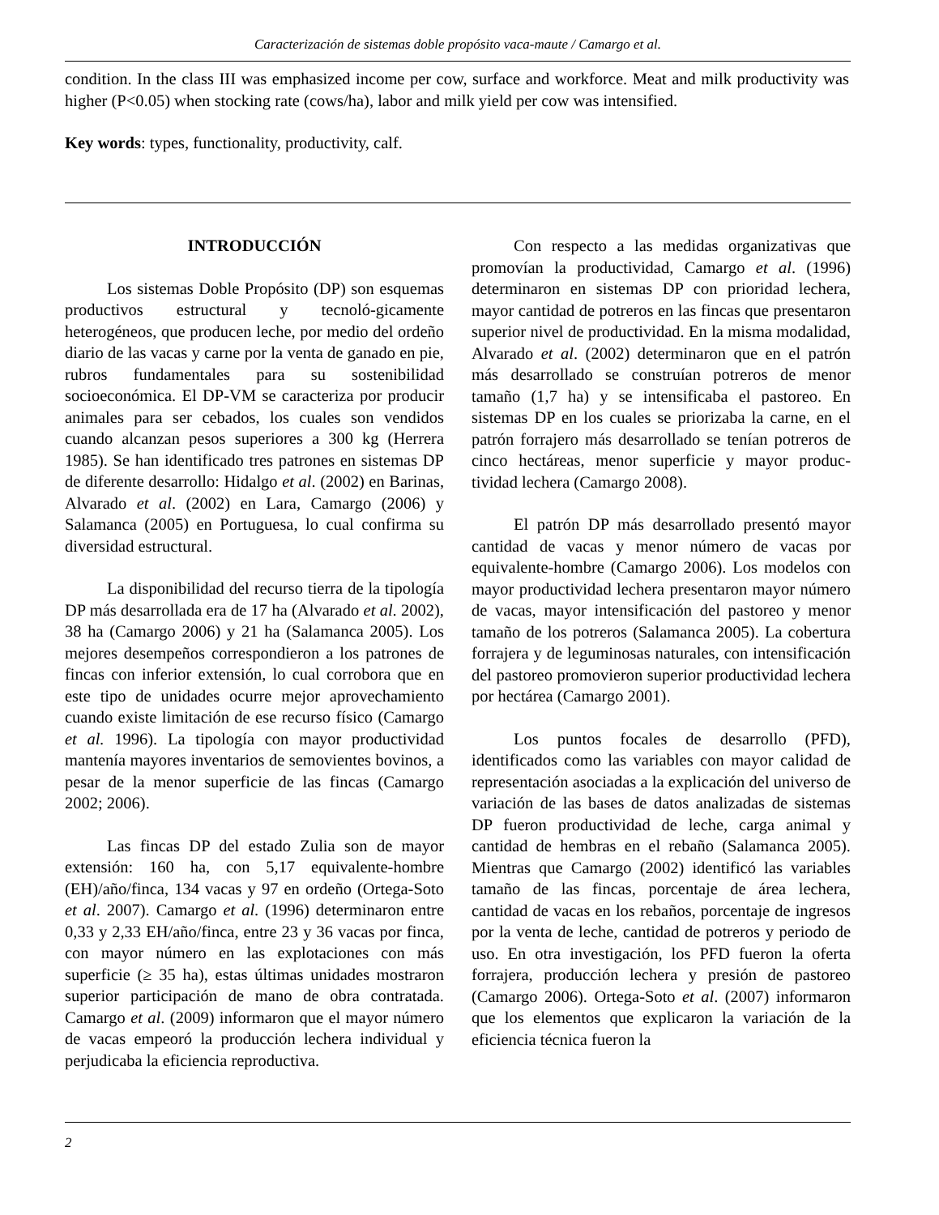Caracterización de sistemas doble propósito vaca-maute / Camargo et al.
condition. In the class III was emphasized income per cow, surface and workforce. Meat and milk productivity was higher (P<0.05) when stocking rate (cows/ha), labor and milk yield per cow was intensified.
Key words: types, functionality, productivity, calf.
INTRODUCCIÓN
Los sistemas Doble Propósito (DP) son esquemas productivos estructural y tecnoló-gicamente heterogéneos, que producen leche, por medio del ordeño diario de las vacas y carne por la venta de ganado en pie, rubros fundamentales para su sostenibilidad socioeconómica. El DP-VM se caracteriza por producir animales para ser cebados, los cuales son vendidos cuando alcanzan pesos superiores a 300 kg (Herrera 1985). Se han identificado tres patrones en sistemas DP de diferente desarrollo: Hidalgo et al. (2002) en Barinas, Alvarado et al. (2002) en Lara, Camargo (2006) y Salamanca (2005) en Portuguesa, lo cual confirma su diversidad estructural.
La disponibilidad del recurso tierra de la tipología DP más desarrollada era de 17 ha (Alvarado et al. 2002), 38 ha (Camargo 2006) y 21 ha (Salamanca 2005). Los mejores desempeños correspondieron a los patrones de fincas con inferior extensión, lo cual corrobora que en este tipo de unidades ocurre mejor aprovechamiento cuando existe limitación de ese recurso físico (Camargo et al. 1996). La tipología con mayor productividad mantenía mayores inventarios de semovientes bovinos, a pesar de la menor superficie de las fincas (Camargo 2002; 2006).
Las fincas DP del estado Zulia son de mayor extensión: 160 ha, con 5,17 equivalente-hombre (EH)/año/finca, 134 vacas y 97 en ordeño (Ortega-Soto et al. 2007). Camargo et al. (1996) determinaron entre 0,33 y 2,33 EH/año/finca, entre 23 y 36 vacas por finca, con mayor número en las explotaciones con más superficie (≥ 35 ha), estas últimas unidades mostraron superior participación de mano de obra contratada. Camargo et al. (2009) informaron que el mayor número de vacas empeoró la producción lechera individual y perjudicaba la eficiencia reproductiva.
Con respecto a las medidas organizativas que promovían la productividad, Camargo et al. (1996) determinaron en sistemas DP con prioridad lechera, mayor cantidad de potreros en las fincas que presentaron superior nivel de productividad. En la misma modalidad, Alvarado et al. (2002) determinaron que en el patrón más desarrollado se construían potreros de menor tamaño (1,7 ha) y se intensificaba el pastoreo. En sistemas DP en los cuales se priorizaba la carne, en el patrón forrajero más desarrollado se tenían potreros de cinco hectáreas, menor superficie y mayor produc-tividad lechera (Camargo 2008).
El patrón DP más desarrollado presentó mayor cantidad de vacas y menor número de vacas por equivalente-hombre (Camargo 2006). Los modelos con mayor productividad lechera presentaron mayor número de vacas, mayor intensificación del pastoreo y menor tamaño de los potreros (Salamanca 2005). La cobertura forrajera y de leguminosas naturales, con intensificación del pastoreo promovieron superior productividad lechera por hectárea (Camargo 2001).
Los puntos focales de desarrollo (PFD), identificados como las variables con mayor calidad de representación asociadas a la explicación del universo de variación de las bases de datos analizadas de sistemas DP fueron productividad de leche, carga animal y cantidad de hembras en el rebaño (Salamanca 2005). Mientras que Camargo (2002) identificó las variables tamaño de las fincas, porcentaje de área lechera, cantidad de vacas en los rebaños, porcentaje de ingresos por la venta de leche, cantidad de potreros y periodo de uso. En otra investigación, los PFD fueron la oferta forrajera, producción lechera y presión de pastoreo (Camargo 2006). Ortega-Soto et al. (2007) informaron que los elementos que explicaron la variación de la eficiencia técnica fueron la
2